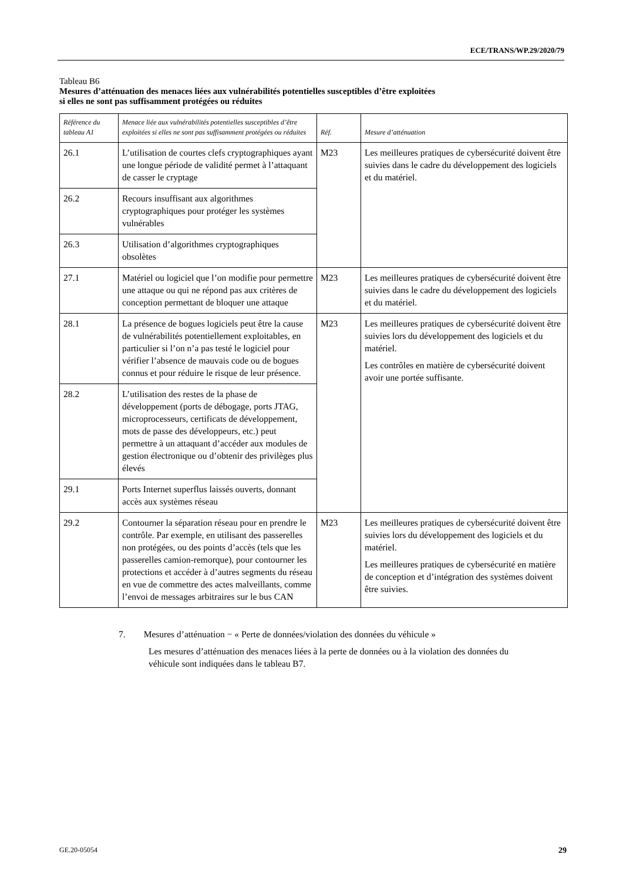ECE/TRANS/WP.29/2020/79
Tableau B6
Mesures d’atténuation des menaces liées aux vulnérabilités potentielles susceptibles d’être exploitées
si elles ne sont pas suffisamment protégées ou réduites
| Référence du tableau A1 | Menace liée aux vulnérabilités potentielles susceptibles d’être exploitées si elles ne sont pas suffisamment protégées ou réduites | Réf. | Mesure d’atténuation |
| --- | --- | --- | --- |
| 26.1 | L’utilisation de courtes clefs cryptographiques ayant une longue période de validité permet à l’attaquant de casser le cryptage | M23 | Les meilleures pratiques de cybersécurité doivent être suivies dans le cadre du développement des logiciels et du matériel. |
| 26.2 | Recours insuffisant aux algorithmes cryptographiques pour protéger les systèmes vulnérables | | |
| 26.3 | Utilisation d’algorithmes cryptographiques obsolètes | | |
| 27.1 | Matériel ou logiciel que l’on modifie pour permettre une attaque ou qui ne répond pas aux critères de conception permettant de bloquer une attaque | M23 | Les meilleures pratiques de cybersécurité doivent être suivies dans le cadre du développement des logiciels et du matériel. |
| 28.1 | La présence de bogues logiciels peut être la cause de vulnérabilités potentiellement exploitables, en particulier si l’on n’a pas testé le logiciel pour vérifier l’absence de mauvais code ou de bogues connus et pour réduire le risque de leur présence. | M23 | Les meilleures pratiques de cybersécurité doivent être suivies lors du développement des logiciels et du matériel. Les contrôles en matière de cybersécurité doivent avoir une portée suffisante. |
| 28.2 | L’utilisation des restes de la phase de développement (ports de débogage, ports JTAG, microprocesseurs, certificats de développement, mots de passe des développeurs, etc.) peut permettre à un attaquant d’accéder aux modules de gestion électronique ou d’obtenir des privilèges plus élevés | | |
| 29.1 | Ports Internet superflus laissés ouverts, donnant accès aux systèmes réseau | | |
| 29.2 | Contourner la séparation réseau pour en prendre le contrôle. Par exemple, en utilisant des passerelles non protégées, ou des points d’accès (tels que les passerelles camion-remorque), pour contourner les protections et accéder à d’autres segments du réseau en vue de commettre des actes malveillants, comme l’envoi de messages arbitraires sur le bus CAN | M23 | Les meilleures pratiques de cybersécurité doivent être suivies lors du développement des logiciels et du matériel. Les meilleures pratiques de cybersécurité en matière de conception et d’intégration des systèmes doivent être suivies. |
7. Mesures d’atténuation − « Perte de données/violation des données du véhicule »
Les mesures d’atténuation des menaces liées à la perte de données ou à la violation des données du véhicule sont indiquées dans le tableau B7.
GE.20-05054 29